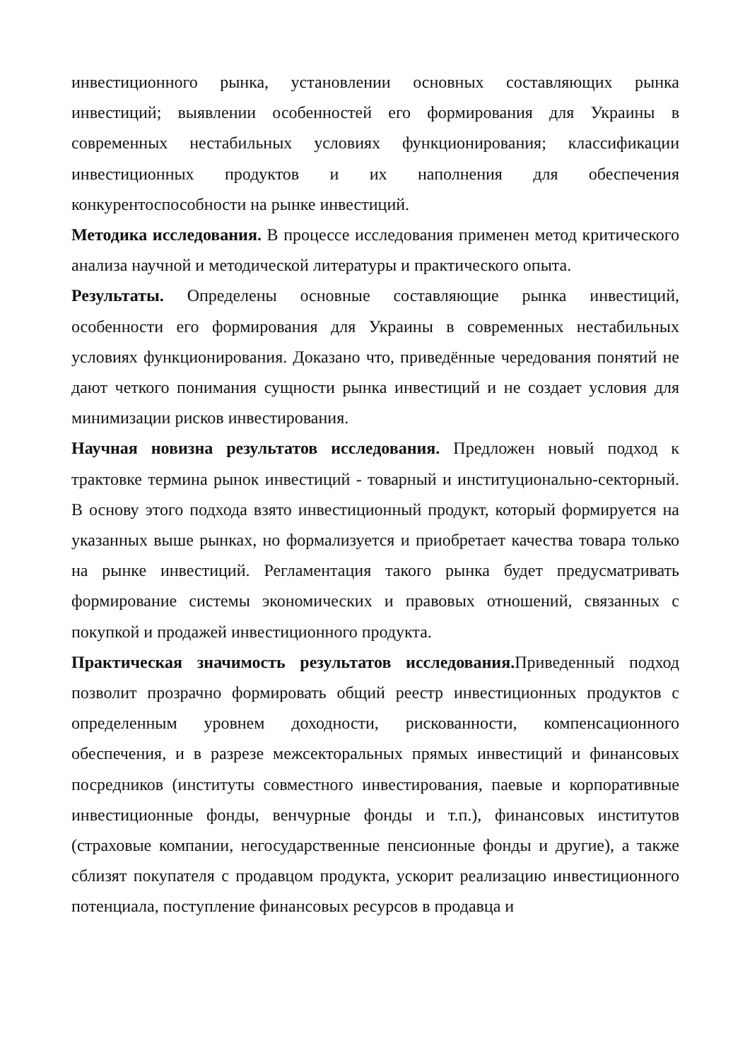инвестиционного рынка, установлении основных составляющих рынка инвестиций; выявлении особенностей его формирования для Украины в современных нестабильных условиях функционирования; классификации инвестиционных продуктов и их наполнения для обеспечения конкурентоспособности на рынке инвестиций.
Методика исследования. В процессе исследования применен метод критического анализа научной и методической литературы и практического опыта.
Результаты. Определены основные составляющие рынка инвестиций, особенности его формирования для Украины в современных нестабильных условиях функционирования. Доказано что, приведённые чередования понятий не дают четкого понимания сущности рынка инвестиций и не создает условия для минимизации рисков инвестирования.
Научная новизна результатов исследования. Предложен новый подход к трактовке термина рынок инвестиций - товарный и институционально-секторный. В основу этого подхода взято инвестиционный продукт, который формируется на указанных выше рынках, но формализуется и приобретает качества товара только на рынке инвестиций. Регламентация такого рынка будет предусматривать формирование системы экономических и правовых отношений, связанных с покупкой и продажей инвестиционного продукта.
Практическая значимость результатов исследования. Приведенный подход позволит прозрачно формировать общий реестр инвестиционных продуктов с определенным уровнем доходности, рискованности, компенсационного обеспечения, и в разрезе межсекторальных прямых инвестиций и финансовых посредников (институты совместного инвестирования, паевые и корпоративные инвестиционные фонды, венчурные фонды и т.п.), финансовых институтов (страховые компании, негосударственные пенсионные фонды и другие), а также сблизят покупателя с продавцом продукта, ускорит реализацию инвестиционного потенциала, поступление финансовых ресурсов в продавца и